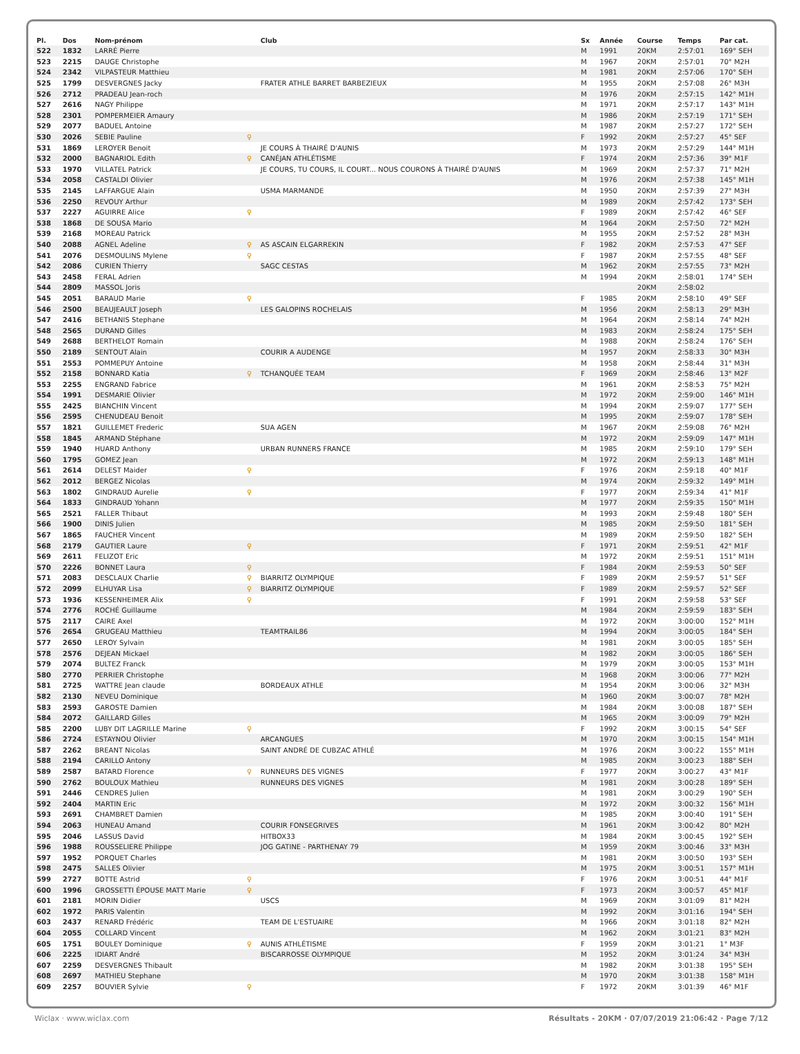| Pl. | Dos | Nom-prénom | | Club | Sx | Année | Course | Temps | Par cat. |
| --- | --- | --- | --- | --- | --- | --- | --- | --- | --- |
| 522 | 1832 | LARRÉ Pierre | | | M | 1991 | 20KM | 2:57:01 | 169° SEH |
| 523 | 2215 | DAUGE Christophe | | | M | 1967 | 20KM | 2:57:01 | 70° M2H |
| 524 | 2342 | VILPASTEUR Matthieu | | | M | 1981 | 20KM | 2:57:06 | 170° SEH |
| 525 | 1799 | DESVERGNES Jacky | | FRATER ATHLE BARRET BARBEZIEUX | M | 1955 | 20KM | 2:57:08 | 26° M3H |
| 526 | 2712 | PRADEAU Jean-roch | | | M | 1976 | 20KM | 2:57:15 | 142° M1H |
| 527 | 2616 | NAGY Philippe | | | M | 1971 | 20KM | 2:57:17 | 143° M1H |
| 528 | 2301 | POMPERMEIER Amaury | | | M | 1986 | 20KM | 2:57:19 | 171° SEH |
| 529 | 2077 | BADUEL Antoine | | | M | 1987 | 20KM | 2:57:27 | 172° SEH |
| 530 | 2026 | SEBIE Pauline | ♀ | | F | 1992 | 20KM | 2:57:27 | 45° SEF |
| 531 | 1869 | LEROYER Benoit | | JE COURS À THAIRÉ D'AUNIS | M | 1973 | 20KM | 2:57:29 | 144° M1H |
| 532 | 2000 | BAGNARIOL Edith | ♀ | CANÉJAN ATHLÉTISME | F | 1974 | 20KM | 2:57:36 | 39° M1F |
| 533 | 1970 | VILLATEL Patrick | | JE COURS, TU COURS, IL COURT... NOUS COURONS À THAIRÉ D'AUNIS | M | 1969 | 20KM | 2:57:37 | 71° M2H |
| 534 | 2058 | CASTALDI Olivier | | | M | 1976 | 20KM | 2:57:38 | 145° M1H |
| 535 | 2145 | LAFFARGUE Alain | | USMA MARMANDE | M | 1950 | 20KM | 2:57:39 | 27° M3H |
| 536 | 2250 | REVOUY Arthur | | | M | 1989 | 20KM | 2:57:42 | 173° SEH |
| 537 | 2227 | AGUIRRE Alice | ♀ | | F | 1989 | 20KM | 2:57:42 | 46° SEF |
| 538 | 1868 | DE SOUSA Mario | | | M | 1964 | 20KM | 2:57:50 | 72° M2H |
| 539 | 2168 | MOREAU Patrick | | | M | 1955 | 20KM | 2:57:52 | 28° M3H |
| 540 | 2088 | AGNEL Adeline | ♀ | AS ASCAIN ELGARREKIN | F | 1982 | 20KM | 2:57:53 | 47° SEF |
| 541 | 2076 | DESMOULINS Mylene | ♀ | | F | 1987 | 20KM | 2:57:55 | 48° SEF |
| 542 | 2086 | CURIEN Thierry | | SAGC CESTAS | M | 1962 | 20KM | 2:57:55 | 73° M2H |
| 543 | 2458 | FERAL Adrien | | | M | 1994 | 20KM | 2:58:01 | 174° SEH |
| 544 | 2809 | MASSOL Joris | | | | | 20KM | 2:58:02 | |
| 545 | 2051 | BARAUD Marie | ♀ | | F | 1985 | 20KM | 2:58:10 | 49° SEF |
| 546 | 2500 | BEAUJEAULT Joseph | | LES GALOPINS ROCHELAIS | M | 1956 | 20KM | 2:58:13 | 29° M3H |
| 547 | 2416 | BETHANIS Stephane | | | M | 1964 | 20KM | 2:58:14 | 74° M2H |
| 548 | 2565 | DURAND Gilles | | | M | 1983 | 20KM | 2:58:24 | 175° SEH |
| 549 | 2688 | BERTHELOT Romain | | | M | 1988 | 20KM | 2:58:24 | 176° SEH |
| 550 | 2189 | SENTOUT Alain | | COURIR A AUDENGE | M | 1957 | 20KM | 2:58:33 | 30° M3H |
| 551 | 2553 | POMMEPUY Antoine | | | M | 1958 | 20KM | 2:58:44 | 31° M3H |
| 552 | 2158 | BONNARD Katia | ♀ | TCHANQUÉE TEAM | F | 1969 | 20KM | 2:58:46 | 13° M2F |
| 553 | 2255 | ENGRAND Fabrice | | | M | 1961 | 20KM | 2:58:53 | 75° M2H |
| 554 | 1991 | DESMARIE Olivier | | | M | 1972 | 20KM | 2:59:00 | 146° M1H |
| 555 | 2425 | BIANCHIN Vincent | | | M | 1994 | 20KM | 2:59:07 | 177° SEH |
| 556 | 2595 | CHENUDEAU Benoit | | | M | 1995 | 20KM | 2:59:07 | 178° SEH |
| 557 | 1821 | GUILLEMET Frederic | | SUA AGEN | M | 1967 | 20KM | 2:59:08 | 76° M2H |
| 558 | 1845 | ARMAND Stéphane | | | M | 1972 | 20KM | 2:59:09 | 147° M1H |
| 559 | 1940 | HUARD Anthony | | URBAN RUNNERS FRANCE | M | 1985 | 20KM | 2:59:10 | 179° SEH |
| 560 | 1795 | GOMEZ Jean | | | M | 1972 | 20KM | 2:59:13 | 148° M1H |
| 561 | 2614 | DELEST Maider | ♀ | | F | 1976 | 20KM | 2:59:18 | 40° M1F |
| 562 | 2012 | BERGEZ Nicolas | | | M | 1974 | 20KM | 2:59:32 | 149° M1H |
| 563 | 1802 | GINDRAUD Aurelie | ♀ | | F | 1977 | 20KM | 2:59:34 | 41° M1F |
| 564 | 1833 | GINDRAUD Yohann | | | M | 1977 | 20KM | 2:59:35 | 150° M1H |
| 565 | 2521 | FALLER Thibaut | | | M | 1993 | 20KM | 2:59:48 | 180° SEH |
| 566 | 1900 | DINIS Julien | | | M | 1985 | 20KM | 2:59:50 | 181° SEH |
| 567 | 1865 | FAUCHER Vincent | | | M | 1989 | 20KM | 2:59:50 | 182° SEH |
| 568 | 2179 | GAUTIER Laure | ♀ | | F | 1971 | 20KM | 2:59:51 | 42° M1F |
| 569 | 2611 | FELIZOT Eric | | | M | 1972 | 20KM | 2:59:51 | 151° M1H |
| 570 | 2226 | BONNET Laura | ♀ | | F | 1984 | 20KM | 2:59:53 | 50° SEF |
| 571 | 2083 | DESCLAUX Charlie | ♀ | BIARRITZ OLYMPIQUE | F | 1989 | 20KM | 2:59:57 | 51° SEF |
| 572 | 2099 | ELHUYAR Lisa | ♀ | BIARRITZ OLYMPIQUE | F | 1989 | 20KM | 2:59:57 | 52° SEF |
| 573 | 1936 | KESSENHEIMER Alix | ♀ | | F | 1991 | 20KM | 2:59:58 | 53° SEF |
| 574 | 2776 | ROCHÉ Guillaume | | | M | 1984 | 20KM | 2:59:59 | 183° SEH |
| 575 | 2117 | CAIRE Axel | | | M | 1972 | 20KM | 3:00:00 | 152° M1H |
| 576 | 2654 | GRUGEAU Matthieu | | TEAMTRAIL86 | M | 1994 | 20KM | 3:00:05 | 184° SEH |
| 577 | 2650 | LEROY Sylvain | | | M | 1981 | 20KM | 3:00:05 | 185° SEH |
| 578 | 2576 | DEJEAN Mickael | | | M | 1982 | 20KM | 3:00:05 | 186° SEH |
| 579 | 2074 | BULTEZ Franck | | | M | 1979 | 20KM | 3:00:05 | 153° M1H |
| 580 | 2770 | PERRIER Christophe | | | M | 1968 | 20KM | 3:00:06 | 77° M2H |
| 581 | 2725 | WATTRE Jean claude | | BORDEAUX ATHLE | M | 1954 | 20KM | 3:00:06 | 32° M3H |
| 582 | 2130 | NEVEU Dominique | | | M | 1960 | 20KM | 3:00:07 | 78° M2H |
| 583 | 2593 | GAROSTE Damien | | | M | 1984 | 20KM | 3:00:08 | 187° SEH |
| 584 | 2072 | GAILLARD Gilles | | | M | 1965 | 20KM | 3:00:09 | 79° M2H |
| 585 | 2200 | LUBY DIT LAGRILLE Marine | ♀ | | F | 1992 | 20KM | 3:00:15 | 54° SEF |
| 586 | 2724 | ESTAYNOU Olivier | | ARCANGUES | M | 1970 | 20KM | 3:00:15 | 154° M1H |
| 587 | 2262 | BREANT Nicolas | | SAINT ANDRÉ DE CUBZAC ATHLÉ | M | 1976 | 20KM | 3:00:22 | 155° M1H |
| 588 | 2194 | CARILLO Antony | | | M | 1985 | 20KM | 3:00:23 | 188° SEH |
| 589 | 2587 | BATARD Florence | ♀ | RUNNEURS DES VIGNES | F | 1977 | 20KM | 3:00:27 | 43° M1F |
| 590 | 2762 | BOULOUX Mathieu | | RUNNEURS DES VIGNES | M | 1981 | 20KM | 3:00:28 | 189° SEH |
| 591 | 2446 | CENDRES Julien | | | M | 1981 | 20KM | 3:00:29 | 190° SEH |
| 592 | 2404 | MARTIN Eric | | | M | 1972 | 20KM | 3:00:32 | 156° M1H |
| 593 | 2691 | CHAMBRET Damien | | | M | 1985 | 20KM | 3:00:40 | 191° SEH |
| 594 | 2063 | HUNEAU Amand | | COURIR FONSEGRIVES | M | 1961 | 20KM | 3:00:42 | 80° M2H |
| 595 | 2046 | LASSUS David | | HITBOX33 | M | 1984 | 20KM | 3:00:45 | 192° SEH |
| 596 | 1988 | ROUSSELIERE Philippe | | JOG GATINE - PARTHENAY 79 | M | 1959 | 20KM | 3:00:46 | 33° M3H |
| 597 | 1952 | PORQUET Charles | | | M | 1981 | 20KM | 3:00:50 | 193° SEH |
| 598 | 2475 | SALLES Olivier | | | M | 1975 | 20KM | 3:00:51 | 157° M1H |
| 599 | 2727 | BOTTE Astrid | ♀ | | F | 1976 | 20KM | 3:00:51 | 44° M1F |
| 600 | 1996 | GROSSETTI ÉPOUSE MATT Marie | ♀ | | F | 1973 | 20KM | 3:00:57 | 45° M1F |
| 601 | 2181 | MORIN Didier | | USCS | M | 1969 | 20KM | 3:01:09 | 81° M2H |
| 602 | 1972 | PARIS Valentin | | | M | 1992 | 20KM | 3:01:16 | 194° SEH |
| 603 | 2437 | RENARD Frédéric | | TEAM DE L'ESTUAIRE | M | 1966 | 20KM | 3:01:18 | 82° M2H |
| 604 | 2055 | COLLARD Vincent | | | M | 1962 | 20KM | 3:01:21 | 83° M2H |
| 605 | 1751 | BOULEY Dominique | ♀ | AUNIS ATHLÉTISME | F | 1959 | 20KM | 3:01:21 | 1° M3F |
| 606 | 2225 | IDIART André | | BISCARROSSE OLYMPIQUE | M | 1952 | 20KM | 3:01:24 | 34° M3H |
| 607 | 2259 | DESVERGNES Thibault | | | M | 1982 | 20KM | 3:01:38 | 195° SEH |
| 608 | 2697 | MATHIEU Stephane | | | M | 1970 | 20KM | 3:01:38 | 158° M1H |
| 609 | 2257 | BOUVIER Sylvie | ♀ | | F | 1972 | 20KM | 3:01:39 | 46° M1F |
Wiclax · www.wiclax.com Résultats - 20KM · 07/07/2019 21:06:42 · Page 7/12